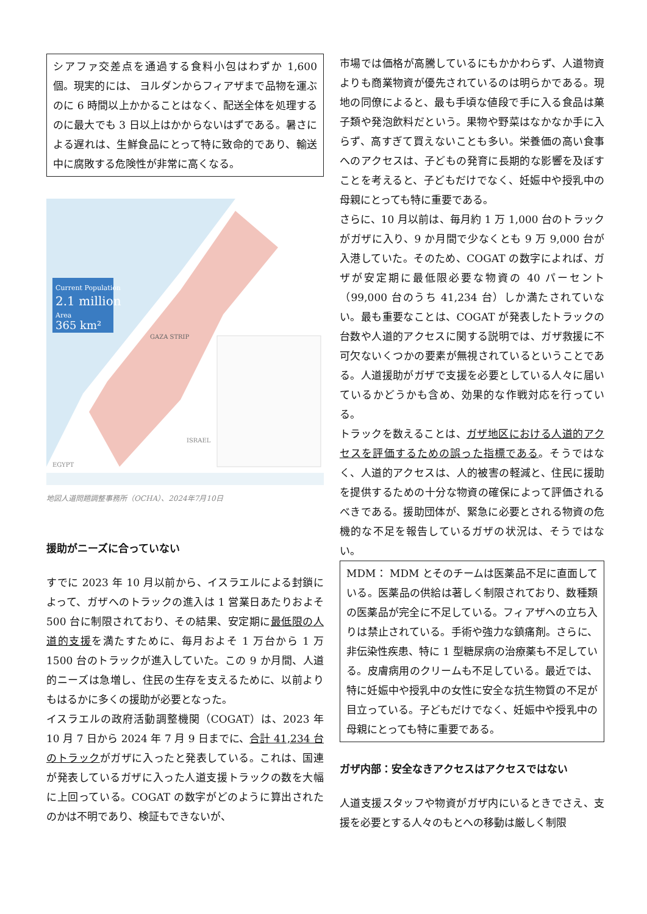シアファ交差点を通過する食料小包はわずか 1,600 個。現実的には、 ヨルダンからフィアザまで品物を運ぶのに 6 時間以上かかることはなく、配送全体を処理するのに最大でも 3 日以上はかからないはずである。暑さによる遅れは、生鮮食品にとって特に致命的であり、輸送中に腐敗する危険性が非常に高くなる。
Current Population
2.1 million
Area
365 km²
ISRAEL
EGYPT
GAZA STRIP
地図人道問題調整事務所（OCHA）、2024年7月10日
援助がニーズに合っていない
すでに 2023 年 10 月以前から、イスラエルによる封鎖によって、ガザへのトラックの進入は 1 営業日あたりおよそ 500 台に制限されており、その結果、安定期に最低限の人道的支援を満たすために、毎月およそ 1 万台から 1 万 1500 台のトラックが進入していた。この 9 か月間、人道的ニーズは急増し、住民の生存を支えるために、以前よりもはるかに多くの援助が必要となった。
イスラエルの政府活動調整機関（COGAT）は、2023 年 10 月 7 日から 2024 年 7 月 9 日までに、合計 41,234 台のトラックがガザに入ったと発表している。これは、国連が発表しているガザに入った人道支援トラックの数を大幅に上回っている。COGAT の数字がどのように算出されたのかは不明であり、検証もできないが、
市場では価格が高騰しているにもかかわらず、人道物資よりも商業物資が優先されているのは明らかである。現地の同僚によると、最も手頃な値段で手に入る食品は菓子類や発泡飲料だという。果物や野菜はなかなか手に入らず、高すぎて買えないことも多い。栄養価の高い食事へのアクセスは、子どもの発育に長期的な影響を及ぼすことを考えると、子どもだけでなく、妊娠中や授乳中の母親にとっても特に重要である。
さらに、10 月以前は、毎月約 1 万 1,000 台のトラックがガザに入り、9 か月間で少なくとも 9 万 9,000 台が入港していた。そのため、COGAT の数字によれば、ガザが安定期に最低限必要な物資の 40 パーセント（99,000 台のうち 41,234 台）しか満たされていない。最も重要なことは、COGAT が発表したトラックの台数や人道的アクセスに関する説明では、ガザ救援に不可欠ないくつかの要素が無視されているということである。人道援助がガザで支援を必要としている人々に届いているかどうかも含め、効果的な作戦対応を行っている。
トラックを数えることは、ガザ地区における人道的アクセスを評価するための誤った指標である。そうではなく、人道的アクセスは、人的被害の軽減と、住民に援助を提供するための十分な物資の確保によって評価されるべきである。援助団体が、緊急に必要とされる物資の危機的な不足を報告しているガザの状況は、そうではない。
MDM： MDM とそのチームは医薬品不足に直面している。医薬品の供給は著しく制限されており、数種類の医薬品が完全に不足している。フィアザへの立ち入りは禁止されている。手術や強力な鎮痛剤。さらに、非伝染性疾患、特に 1 型糖尿病の治療薬も不足している。皮膚病用のクリームも不足している。最近では、特に妊娠中や授乳中の女性に安全な抗生物質の不足が目立っている。子どもだけでなく、妊娠中や授乳中の母親にとっても特に重要である。
ガザ内部：安全なきアクセスはアクセスではない
人道支援スタッフや物資がガザ内にいるときでさえ、支援を必要とする人々のもとへの移動は厳しく制限